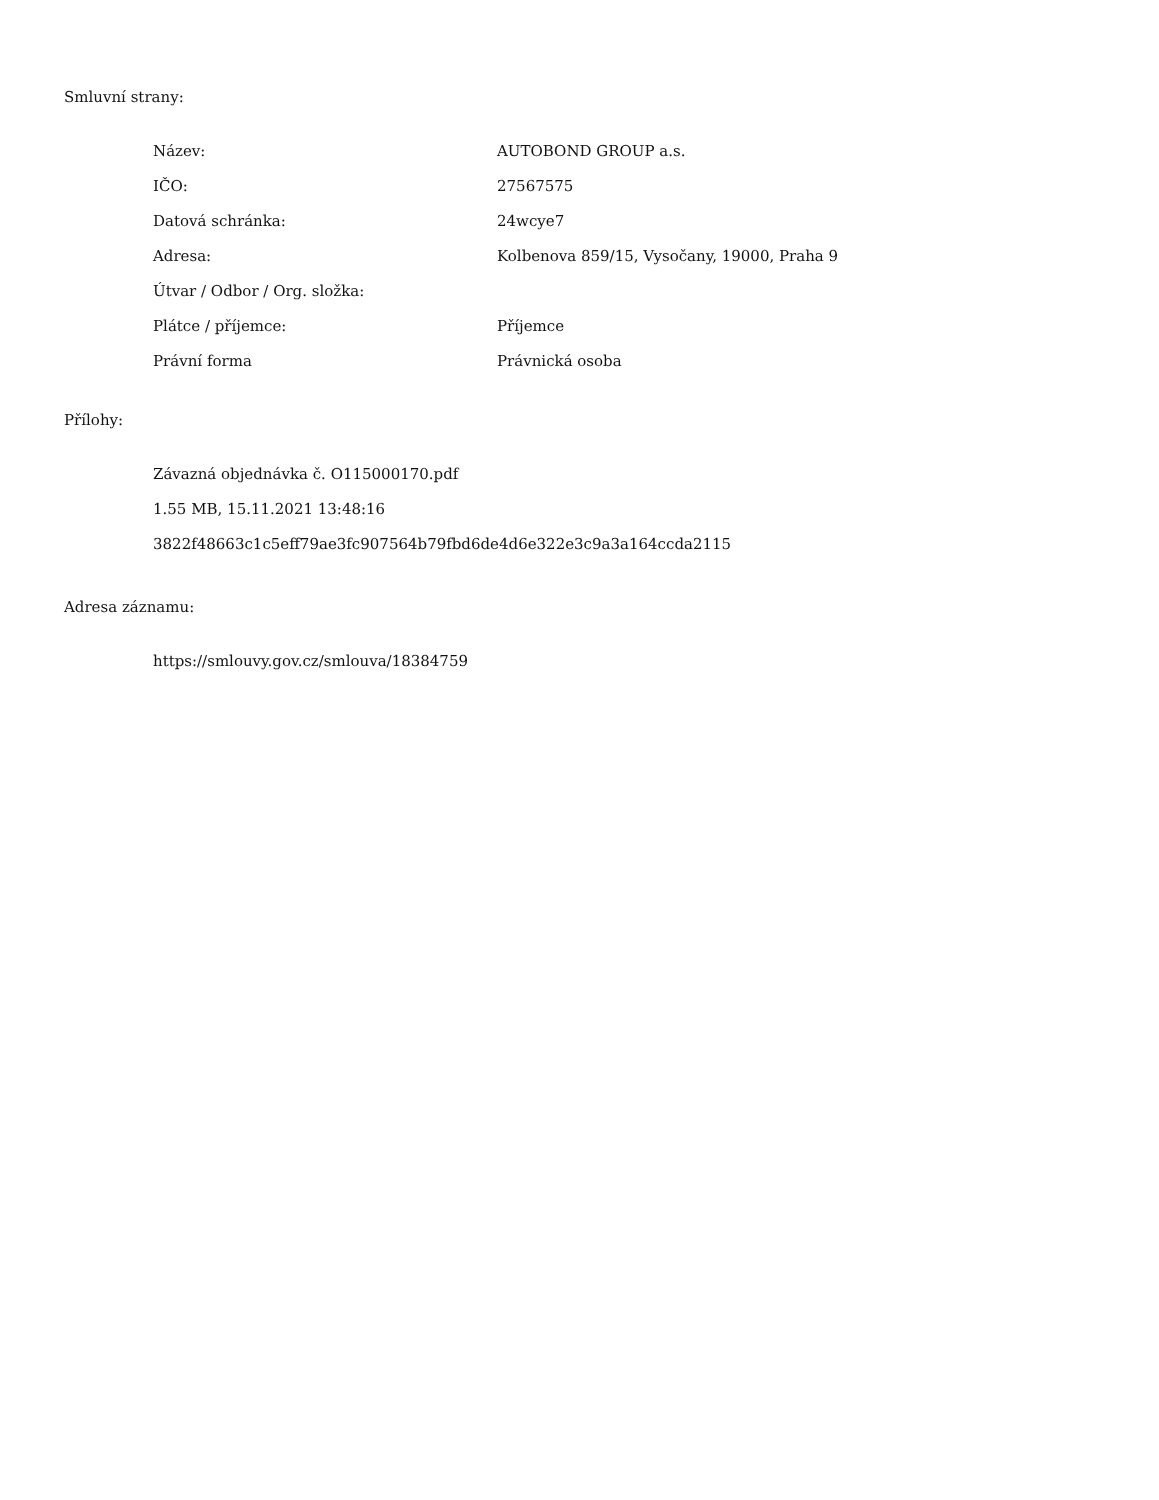Smluvní strany:
| Název: | AUTOBOND GROUP a.s. |
| IČO: | 27567575 |
| Datová schránka: | 24wcye7 |
| Adresa: | Kolbenova 859/15, Vysočany, 19000, Praha 9 |
| Útvar / Odbor / Org. složka: | |
| Plátce / příjemce: | Příjemce |
| Právní forma | Právnická osoba |
Přílohy:
Závazná objednávka č. O115000170.pdf
1.55 MB, 15.11.2021 13:48:16
3822f48663c1c5eff79ae3fc907564b79fbd6de4d6e322e3c9a3a164ccda2115
Adresa záznamu:
https://smlouvy.gov.cz/smlouva/18384759